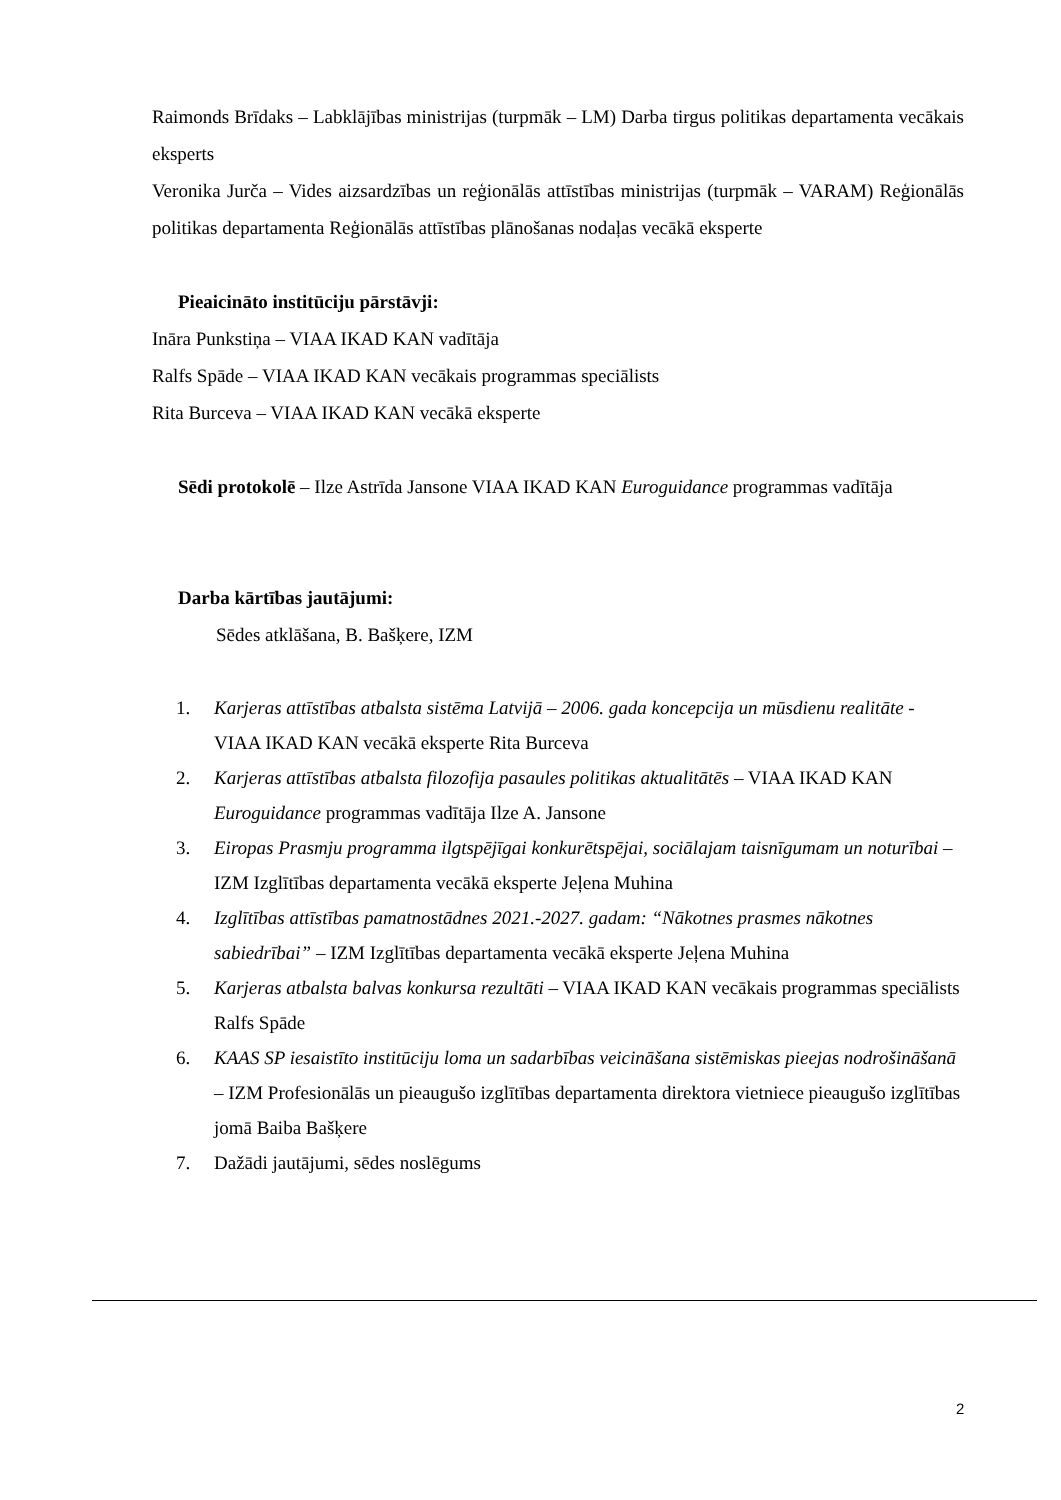Raimonds Brīdaks – Labklājības ministrijas (turpmāk – LM) Darba tirgus politikas departamenta vecākais eksperts
Veronika Jurča – Vides aizsardzības un reģionālās attīstības ministrijas (turpmāk – VARAM) Reģionālās politikas departamenta Reģionālās attīstības plānošanas nodaļas vecākā eksperte
Pieaicināto institūciju pārstāvji:
Ināra Punkstiņa – VIAA IKAD KAN vadītāja
Ralfs Spāde – VIAA IKAD KAN vecākais programmas speciālists
Rita Burceva – VIAA IKAD KAN vecākā eksperte
Sēdi protokolē – Ilze Astrīda Jansone VIAA IKAD KAN Euroguidance programmas vadītāja
Darba kārtības jautājumi:
Sēdes atklāšana, B. Bašķere, IZM
1. Karjeras attīstības atbalsta sistēma Latvijā – 2006. gada koncepcija un mūsdienu realitāte - VIAA IKAD KAN vecākā eksperte Rita Burceva
2. Karjeras attīstības atbalsta filozofija pasaules politikas aktualitātēs – VIAA IKAD KAN Euroguidance programmas vadītāja Ilze A. Jansone
3. Eiropas Prasmju programma ilgtspējīgai konkurētspējai, sociālajam taisnīgumam un noturībai – IZM Izglītības departamenta vecākā eksperte Jeļena Muhina
4. Izglītības attīstības pamatnostādnes 2021.-2027. gadam: “Nākotnes prasmes nākotnes sabiedrībai” – IZM Izglītības departamenta vecākā eksperte Jeļena Muhina
5. Karjeras atbalsta balvas konkursa rezultāti – VIAA IKAD KAN vecākais programmas speciālists Ralfs Spāde
6. KAAS SP iesaistīto institūciju loma un sadarbības veicināšana sistēmiskas pieejas nodrošināšanā – IZM Profesionālās un pieaugušo izglītības departamenta direktora vietniece pieaugušo izglītības jomā Baiba Bašķere
7. Dažādi jautājumi, sēdes noslēgums
2